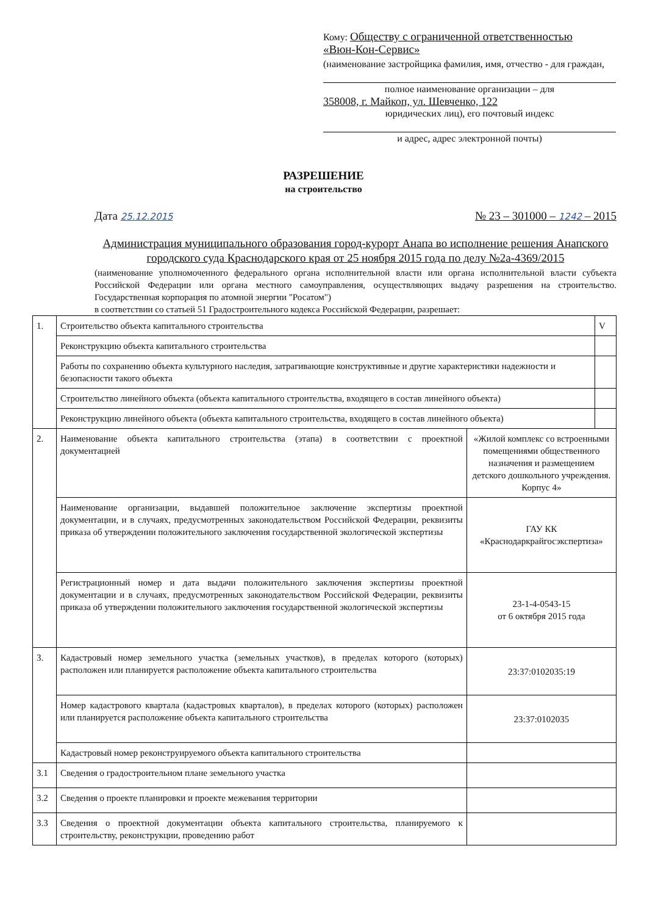Кому: Обществу с ограниченной ответственностью
«Вюн-Кон-Сервис»
(наименование застройщика фамилия, имя, отчество - для граждан,
полное наименование организации – для
358008, г. Майкоп, ул. Шевченко, 122
юридических лиц), его почтовый индекс
и адрес, адрес электронной почты)
РАЗРЕШЕНИЕ
на строительство
Дата 25.12.2015 № 23 – 301000 – 1242 – 2015
Администрация муниципального образования город-курорт Анапа во исполнение решения Анапского городского суда Краснодарского края от 25 ноября 2015 года по делу №2а-4369/2015
(наименование уполномоченного федерального органа исполнительной власти или органа исполнительной власти субъекта Российской Федерации или органа местного самоуправления, осуществляющих выдачу разрешения на строительство. Государственная корпорация по атомной энергии "Росатом")
в соответствии со статьей 51 Градостроительного кодекса Российской Федерации, разрешает:
| 1. | Строительство объекта капитального строительства | | V |
| | Реконструкцию объекта капитального строительства | | |
| | Работы по сохранению объекта культурного наследия, затрагивающие конструктивные и другие характеристики надежности и безопасности такого объекта | | |
| | Строительство линейного объекта (объекта капитального строительства, входящего в состав линейного объекта) | | |
| | Реконструкцию линейного объекта (объекта капитального строительства, входящего в состав линейного объекта) | | |
| 2. | Наименование объекта капитального строительства (этапа) в соответствии с проектной документацией | «Жилой комплекс со встроенными помещениями общественного назначения и размещением детского дошкольного учреждения. Корпус 4» | |
| | Наименование организации, выдавшей положительное заключение экспертизы проектной документации, и в случаях, предусмотренных законодательством Российской Федерации, реквизиты приказа об утверждении положительного заключения государственной экологической экспертизы | ГАУ КК «Краснодаркрайгосэкспертиза» | |
| | Регистрационный номер и дата выдачи положительного заключения экспертизы проектной документации и в случаях, предусмотренных законодательством Российской Федерации, реквизиты приказа об утверждении положительного заключения государственной экологической экспертизы | 23-1-4-0543-15 от 6 октября 2015 года | |
| 3. | Кадастровый номер земельного участка (земельных участков), в пределах которого (которых) расположен или планируется расположение объекта капитального строительства | 23:37:0102035:19 | |
| | Номер кадастрового квартала (кадастровых кварталов), в пределах которого (которых) расположен или планируется расположение объекта капитального строительства | 23:37:0102035 | |
| | Кадастровый номер реконструируемого объекта капитального строительства | | |
| 3.1 | Сведения о градостроительном плане земельного участка | | |
| 3.2 | Сведения о проекте планировки и проекте межевания территории | | |
| 3.3 | Сведения о проектной документации объекта капитального строительства, планируемого к строительству, реконструкции, проведению работ | | |